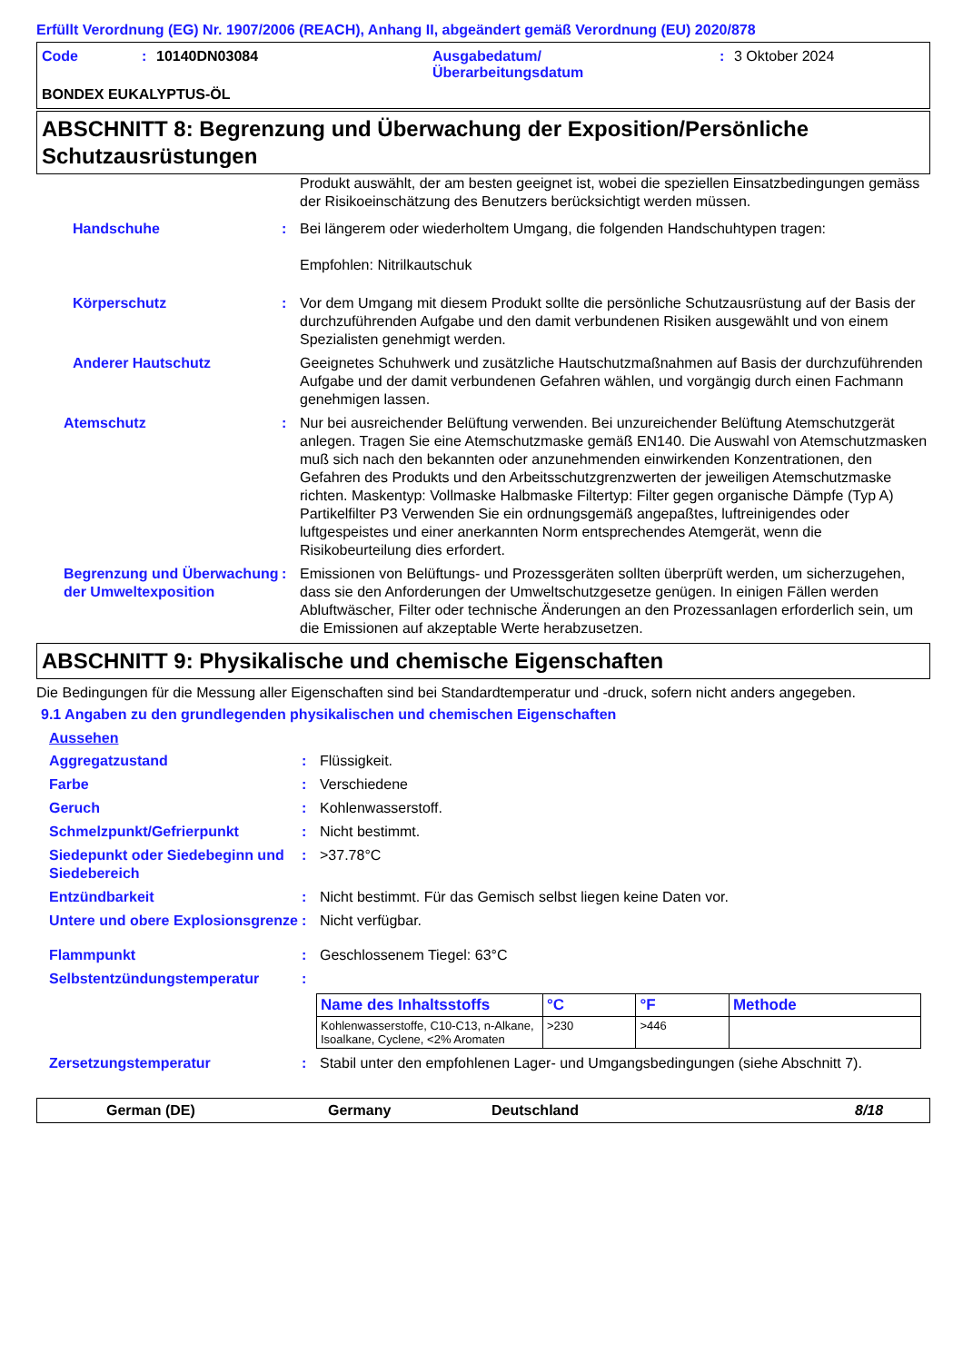Erfüllt Verordnung (EG) Nr. 1907/2006 (REACH), Anhang II, abgeändert gemäß Verordnung (EU) 2020/878
Code: 10140DN03084 Ausgabedatum/
Überarbeitungsdatum: 3 Oktober 2024
BONDEX EUKALYPTUS-ÖL
ABSCHNITT 8: Begrenzung und Überwachung der Exposition/Persönliche Schutzausrüstungen
Produkt auswählt, der am besten geeignet ist, wobei die speziellen Einsatzbedingungen gemäss der Risikoeinschätzung des Benutzers berücksichtigt werden müssen.
Handschuhe : Bei längerem oder wiederholtem Umgang, die folgenden Handschuhtypen tragen:
Empfohlen: Nitrilkautschuk
Körperschutz : Vor dem Umgang mit diesem Produkt sollte die persönliche Schutzausrüstung auf der Basis der durchzuführenden Aufgabe und den damit verbundenen Risiken ausgewählt und von einem Spezialisten genehmigt werden.
Anderer Hautschutz Geeignetes Schuhwerk und zusätzliche Hautschutzmaßnahmen auf Basis der durchzuführenden Aufgabe und der damit verbundenen Gefahren wählen, und vorgängig durch einen Fachmann genehmigen lassen.
Atemschutz : Nur bei ausreichender Belüftung verwenden. Bei unzureichender Belüftung Atemschutzgerät anlegen. Tragen Sie eine Atemschutzmaske gemäß EN140. Die Auswahl von Atemschutzmasken muß sich nach den bekannten oder anzunehmenden einwirkenden Konzentrationen, den Gefahren des Produkts und den Arbeitsschutzgrenzwerten der jeweiligen Atemschutzmaske richten. Maskentyp: Vollmaske Halbmaske Filtertyp: Filter gegen organische Dämpfe (Typ A) Partikelfilter P3 Verwenden Sie ein ordnungsgemäß angepaßtes, luftreinigendes oder luftgespeistes und einer anerkannten Norm entsprechendes Atemgerät, wenn die Risikobeurteilung dies erfordert.
Begrenzung und Überwachung der Umweltexposition
: Emissionen von Belüftungs- und Prozessgeräten sollten überprüft werden, um sicherzugehen, dass sie den Anforderungen der Umweltschutzgesetze genügen. In einigen Fällen werden Abluftwäscher, Filter oder technische Änderungen an den Prozessanlagen erforderlich sein, um die Emissionen auf akzeptable Werte herabzusetzen.
ABSCHNITT 9: Physikalische und chemische Eigenschaften
Die Bedingungen für die Messung aller Eigenschaften sind bei Standardtemperatur und -druck, sofern nicht anders angegeben.
9.1 Angaben zu den grundlegenden physikalischen und chemischen Eigenschaften
Aussehen
Aggregatzustand : Flüssigkeit.
Farbe : Verschiedene
Geruch : Kohlenwasserstoff.
Schmelzpunkt/Gefrierpunkt : Nicht bestimmt.
Siedepunkt oder Siedebeginn und Siedebereich
: >37.78°C
Entzündbarkeit : Nicht bestimmt. Für das Gemisch selbst liegen keine Daten vor.
Untere und obere Explosionsgrenze
: Nicht verfügbar.
Flammpunkt : Geschlossenem Tiegel: 63°C
Selbstentzündungstemperatur :
| Name des Inhaltsstoffs | °C | °F | Methode |
| --- | --- | --- | --- |
| Kohlenwasserstoffe, C10-C13, n-Alkane, Isoalkane, Cyclene, <2% Aromaten | >230 | >446 | |
Zersetzungstemperatur : Stabil unter den empfohlenen Lager- und Umgangsbedingungen (siehe Abschnitt 7).
German (DE) Germany Deutschland 8/18